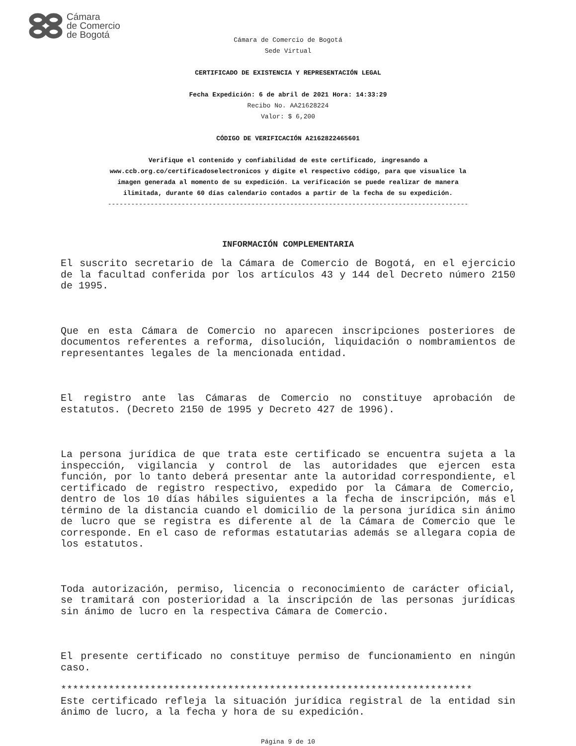Cámara
de Comercio
de Bogotá
Cámara de Comercio de Bogotá
Sede Virtual
CERTIFICADO DE EXISTENCIA Y REPRESENTACIÓN LEGAL
Fecha Expedición: 6 de abril de 2021 Hora: 14:33:29
Recibo No. AA21628224
Valor: $ 6,200
CÓDIGO DE VERIFICACIÓN A2162822465601
Verifique el contenido y confiabilidad de este certificado, ingresando a
www.ccb.org.co/certificadoselectronicos y digite el respectivo código, para que visualice la
imagen generada al momento de su expedición. La verificación se puede realizar de manera
ilimitada, durante 60 días calendario contados a partir de la fecha de su expedición.
---------------------------------------------------------------------------------------------
INFORMACIÓN COMPLEMENTARIA
El suscrito secretario de la Cámara de Comercio de Bogotá, en el ejercicio de la facultad conferida por los artículos 43 y 144 del Decreto número 2150 de 1995.
Que en esta Cámara de Comercio no aparecen inscripciones posteriores de documentos referentes a reforma, disolución, liquidación o nombramientos de representantes legales de la mencionada entidad.
El registro ante las Cámaras de Comercio no constituye aprobación de estatutos. (Decreto 2150 de 1995 y Decreto 427 de 1996).
La persona jurídica de que trata este certificado se encuentra sujeta a la inspección, vigilancia y control de las autoridades que ejercen esta función, por lo tanto deberá presentar ante la autoridad correspondiente, el certificado de registro respectivo, expedido por la Cámara de Comercio, dentro de los 10 días hábiles siguientes a la fecha de inscripción, más el término de la distancia cuando el domicilio de la persona jurídica sin ánimo de lucro que se registra es diferente al de la Cámara de Comercio que le corresponde. En el caso de reformas estatutarias además se allegara copia de los estatutos.
Toda autorización, permiso, licencia o reconocimiento de carácter oficial, se tramitará con posterioridad a la inscripción de las personas jurídicas sin ánimo de lucro en la respectiva Cámara de Comercio.
El presente certificado no constituye permiso de funcionamiento en ningún caso.
*********************************************************************
Este certificado refleja la situación jurídica registral de la entidad sin ánimo de lucro, a la fecha y hora de su expedición.
Página 9 de 10